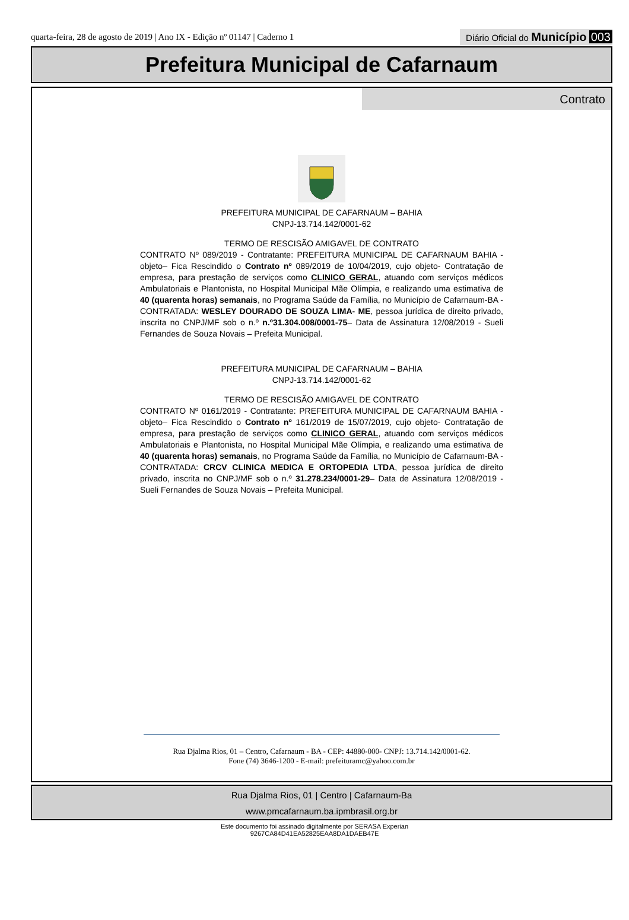quarta-feira, 28 de agosto de 2019 | Ano IX - Edição nº 01147 | Caderno 1
Diário Oficial do Município 003
Prefeitura Municipal de Cafarnaum
Contrato
PREFEITURA MUNICIPAL DE CAFARNAUM – BAHIA
CNPJ-13.714.142/0001-62
TERMO DE RESCISÃO AMIGAVEL DE CONTRATO
CONTRATO Nº 089/2019 - Contratante: PREFEITURA MUNICIPAL DE CAFARNAUM BAHIA - objeto– Fica Rescindido o Contrato nº 089/2019 de 10/04/2019, cujo objeto- Contratação de empresa, para prestação de serviços como CLINICO GERAL, atuando com serviços médicos Ambulatoriais e Plantonista, no Hospital Municipal Mãe Olímpia, e realizando uma estimativa de 40 (quarenta horas) semanais, no Programa Saúde da Família, no Município de Cafarnaum-BA - CONTRATADA: WESLEY DOURADO DE SOUZA LIMA- ME, pessoa jurídica de direito privado, inscrita no CNPJ/MF sob o n.º n.º31.304.008/0001-75– Data de Assinatura 12/08/2019 - Sueli Fernandes de Souza Novais – Prefeita Municipal.
PREFEITURA MUNICIPAL DE CAFARNAUM – BAHIA
CNPJ-13.714.142/0001-62
TERMO DE RESCISÃO AMIGAVEL DE CONTRATO
CONTRATO Nº 0161/2019 - Contratante: PREFEITURA MUNICIPAL DE CAFARNAUM BAHIA - objeto– Fica Rescindido o Contrato nº 161/2019 de 15/07/2019, cujo objeto- Contratação de empresa, para prestação de serviços como CLINICO GERAL, atuando com serviços médicos Ambulatoriais e Plantonista, no Hospital Municipal Mãe Olímpia, e realizando uma estimativa de 40 (quarenta horas) semanais, no Programa Saúde da Família, no Município de Cafarnaum-BA - CONTRATADA: CRCV CLINICA MEDICA E ORTOPEDIA LTDA, pessoa jurídica de direito privado, inscrita no CNPJ/MF sob o n.º 31.278.234/0001-29– Data de Assinatura 12/08/2019 - Sueli Fernandes de Souza Novais – Prefeita Municipal.
Rua Djalma Rios, 01 – Centro, Cafarnaum - BA - CEP: 44880-000- CNPJ: 13.714.142/0001-62.
Fone (74) 3646-1200 - E-mail: prefeituramc@yahoo.com.br
Rua Djalma Rios, 01 | Centro | Cafarnaum-Ba
www.pmcafarnaum.ba.ipmbrasil.org.br
Este documento foi assinado digitalmente por SERASA Experian
9267CA84D41EA52825EAA8DA1DAEB47E